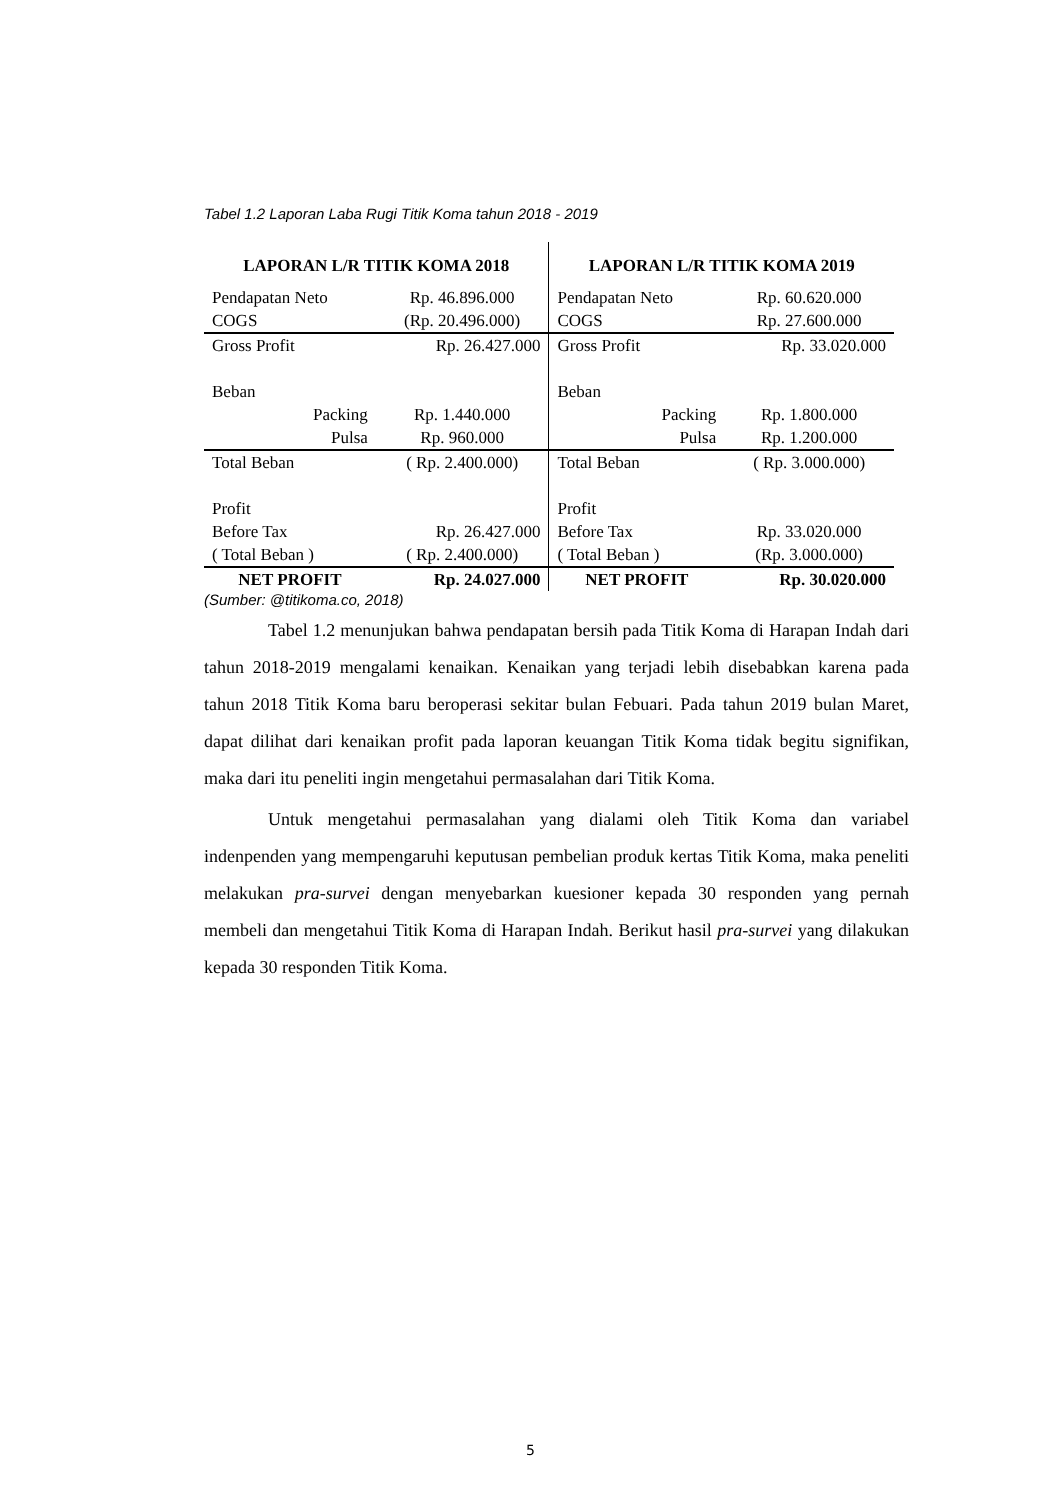Tabel 1.2 Laporan Laba Rugi Titik Koma tahun 2018 - 2019
| LAPORAN L/R TITIK KOMA 2018 | | | LAPORAN L/R TITIK KOMA 2019 | | |
| --- | --- | --- | --- | --- | --- |
| Pendapatan Neto | | Rp. 46.896.000 | Pendapatan Neto | | Rp. 60.620.000 |
| COGS | | (Rp. 20.496.000) | COGS | | Rp. 27.600.000 |
| Gross Profit | | Rp. 26.427.000 | Gross Profit | | Rp. 33.020.000 |
| Beban | | | Beban | | |
| | Packing | Rp. 1.440.000 | | Packing | Rp. 1.800.000 |
| | Pulsa | Rp. 960.000 | | Pulsa | Rp. 1.200.000 |
| Total Beban | | ( Rp. 2.400.000) | Total Beban | | ( Rp. 3.000.000) |
| Profit | | | Profit | | |
| Before Tax | | Rp. 26.427.000 | Before Tax | | Rp. 33.020.000 |
| ( Total Beban ) | | ( Rp. 2.400.000) | ( Total Beban ) | | (Rp. 3.000.000) |
| NET PROFIT | | Rp. 24.027.000 | NET PROFIT | | Rp. 30.020.000 |
(Sumber: @titikoma.co, 2018)
Tabel 1.2 menunjukan bahwa pendapatan bersih pada Titik Koma di Harapan Indah dari tahun 2018-2019 mengalami kenaikan. Kenaikan yang terjadi lebih disebabkan karena pada tahun 2018 Titik Koma baru beroperasi sekitar bulan Febuari. Pada tahun 2019 bulan Maret, dapat dilihat dari kenaikan profit pada laporan keuangan Titik Koma tidak begitu signifikan, maka dari itu peneliti ingin mengetahui permasalahan dari Titik Koma.
Untuk mengetahui permasalahan yang dialami oleh Titik Koma dan variabel indenpenden yang mempengaruhi keputusan pembelian produk kertas Titik Koma, maka peneliti melakukan pra-survei dengan menyebarkan kuesioner kepada 30 responden yang pernah membeli dan mengetahui Titik Koma di Harapan Indah. Berikut hasil pra-survei yang dilakukan kepada 30 responden Titik Koma.
5